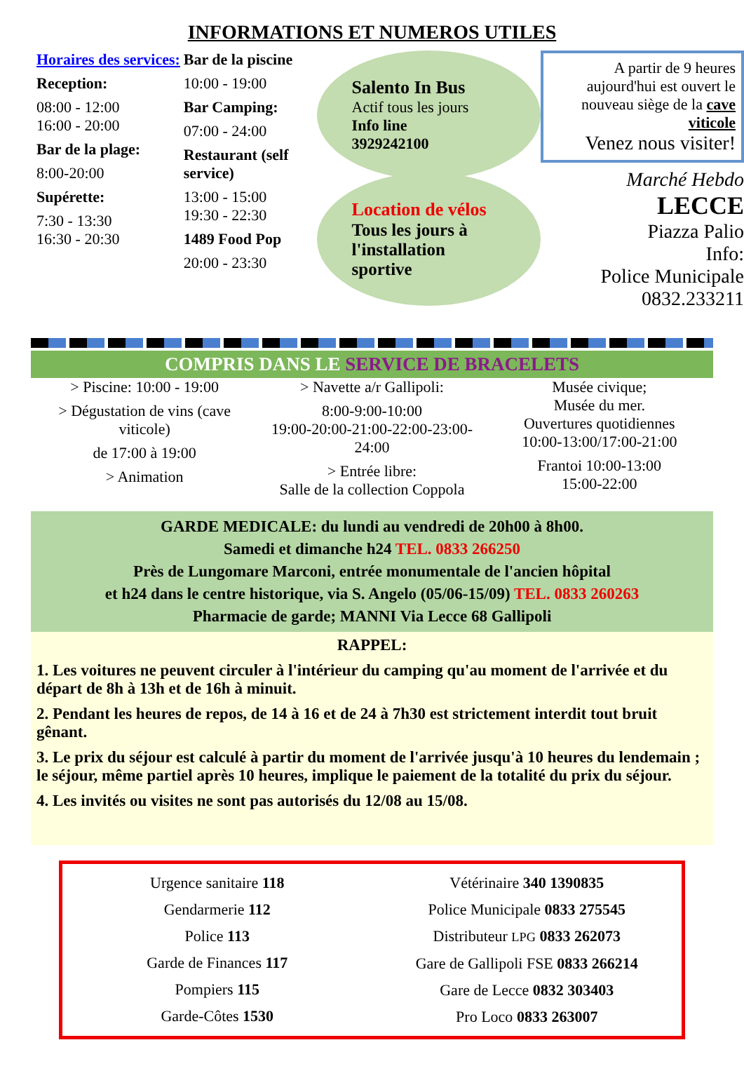INFORMATIONS ET NUMEROS UTILES
Horaires des services:
Reception:
08:00 - 12:00
16:00 - 20:00
Bar de la plage:
8:00-20:00
Supérette:
7:30 - 13:30
16:30 - 20:30
Bar de la piscine
10:00 - 19:00
Bar Camping:
07:00 - 24:00
Restaurant (self service)
13:00 - 15:00
19:30 - 22:30
1489 Food Pop
20:00 - 23:30
Salento In Bus
Actif tous les jours
Info line
3929242100
Location de vélos
Tous les jours à l'installation sportive
A partir de 9 heures aujourd'hui est ouvert le nouveau siège de la cave viticole
Venez nous visiter!
Marché Hebdo
LECCE
Piazza Palio
Info:
Police Municipale
0832.233211
COMPRIS DANS LE SERVICE DE BRACELETS
> Piscine: 10:00 - 19:00
> Dégustation de vins (cave viticole)
de 17:00 à 19:00
> Animation
> Navette a/r Gallipoli:
8:00-9:00-10:00
19:00-20:00-21:00-22:00-23:00-24:00
> Entrée libre:
Salle de la collection Coppola
Musée civique;
Musée du mer.
Ouvertures quotidiennes
10:00-13:00/17:00-21:00
Frantoi 10:00-13:00
15:00-22:00
GARDE MEDICALE: du lundi au vendredi de 20h00 à 8h00.
Samedi et dimanche h24 TEL. 0833 266250
Près de Lungomare Marconi, entrée monumentale de l'ancien hôpital
et h24 dans le centre historique, via S. Angelo (05/06-15/09) TEL. 0833 260263
Pharmacie de garde; MANNI Via Lecce 68 Gallipoli
RAPPEL:
1. Les voitures ne peuvent circuler à l'intérieur du camping qu'au moment de l'arrivée et du départ de 8h à 13h et de 16h à minuit.
2. Pendant les heures de repos, de 14 à 16 et de 24 à 7h30 est strictement interdit tout bruit gênant.
3. Le prix du séjour est calculé à partir du moment de l'arrivée jusqu'à 10 heures du lendemain ; le séjour, même partiel après 10 heures, implique le paiement de la totalité du prix du séjour.
4. Les invités ou visites ne sont pas autorisés du 12/08 au 15/08.
Urgence sanitaire 118
Gendarmerie 112
Police 113
Garde de Finances 117
Pompiers 115
Garde-Côtes 1530
Vétérinaire 340 1390835
Police Municipale 0833 275545
Distributeur LPG 0833 262073
Gare de Gallipoli FSE 0833 266214
Gare de Lecce 0832 303403
Pro Loco 0833 263007